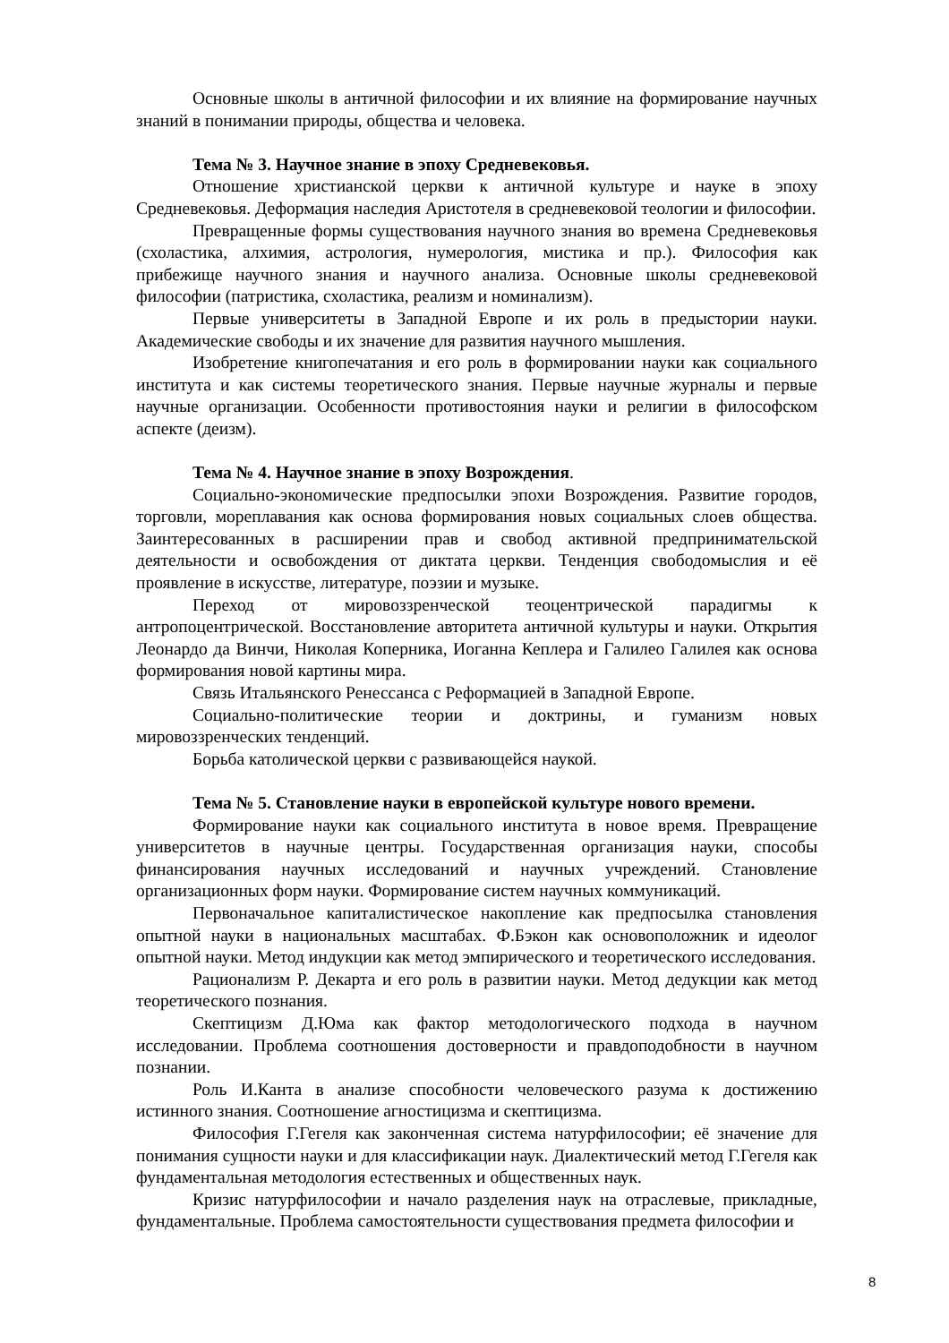Основные школы в античной философии и их влияние на формирование научных знаний в понимании природы, общества и человека.
Тема № 3. Научное знание в эпоху Средневековья.
Отношение христианской церкви к античной культуре и науке в эпоху Средневековья. Деформация наследия Аристотеля в средневековой теологии и философии.
Превращенные формы существования научного знания во времена Средневековья (схоластика, алхимия, астрология, нумерология, мистика и пр.). Философия как прибежище научного знания и научного анализа. Основные школы средневековой философии (патристика, схоластика, реализм и номинализм).
Первые университеты в Западной Европе и их роль в предыстории науки. Академические свободы и их значение для развития научного мышления.
Изобретение книгопечатания и его роль в формировании науки как социального института и как системы теоретического знания. Первые научные журналы и первые научные организации. Особенности противостояния науки и религии в философском аспекте (деизм).
Тема № 4. Научное знание в эпоху Возрождения.
Социально-экономические предпосылки эпохи Возрождения. Развитие городов, торговли, мореплавания как основа формирования новых социальных слоев общества. Заинтересованных в расширении прав и свобод активной предпринимательской деятельности и освобождения от диктата церкви. Тенденция свободомыслия и её проявление в искусстве, литературе, поэзии и музыке.
Переход от мировоззренческой теоцентрической парадигмы к антропоцентрической. Восстановление авторитета античной культуры и науки. Открытия Леонардо да Винчи, Николая Коперника, Иоганна Кеплера и Галилео Галилея как основа формирования новой картины мира.
Связь Итальянского Ренессанса с Реформацией в Западной Европе.
Социально-политические теории и доктрины, и гуманизм новых мировоззренческих тенденций.
Борьба католической церкви с развивающейся наукой.
Тема № 5. Становление науки в европейской культуре нового времени.
Формирование науки как социального института в новое время. Превращение университетов в научные центры. Государственная организация науки, способы финансирования научных исследований и научных учреждений. Становление организационных форм науки. Формирование систем научных коммуникаций.
Первоначальное капиталистическое накопление как предпосылка становления опытной науки в национальных масштабах. Ф.Бэкон как основоположник и идеолог опытной науки. Метод индукции как метод эмпирического и теоретического исследования.
Рационализм Р. Декарта и его роль в развитии науки. Метод дедукции как метод теоретического познания.
Скептицизм Д.Юма как фактор методологического подхода в научном исследовании. Проблема соотношения достоверности и правдоподобности в научном познании.
Роль И.Канта в анализе способности человеческого разума к достижению истинного знания. Соотношение агностицизма и скептицизма.
Философия Г.Гегеля как законченная система натурфилософии; её значение для понимания сущности науки и для классификации наук. Диалектический метод Г.Гегеля как фундаментальная методология естественных и общественных наук.
Кризис натурфилософии и начало разделения наук на отраслевые, прикладные, фундаментальные. Проблема самостоятельности существования предмета философии и
8